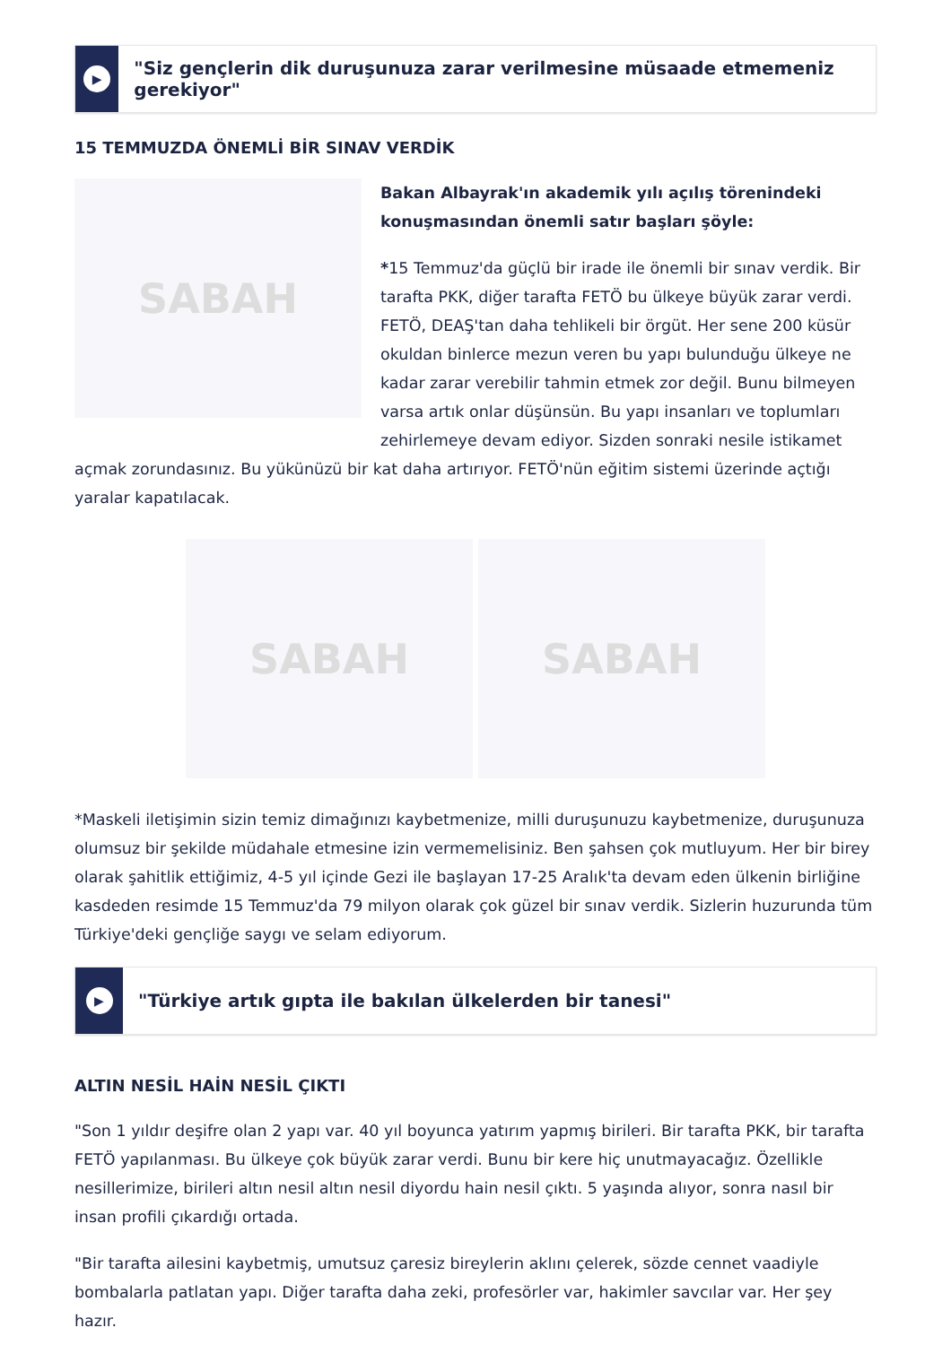▶
"Siz gençlerin dik duruşunuza zarar verilmesine müsaade etmemeniz gerekiyor"
15 TEMMUZDA ÖNEMLİ BİR SINAV VERDİK
SABAH
Bakan Albayrak'ın akademik yılı açılış törenindeki konuşmasından önemli satır başları şöyle:
*15 Temmuz'da güçlü bir irade ile önemli bir sınav verdik. Bir tarafta PKK, diğer tarafta FETÖ bu ülkeye büyük zarar verdi. FETÖ, DEAŞ'tan daha tehlikeli bir örgüt. Her sene 200 küsür okuldan binlerce mezun veren bu yapı bulunduğu ülkeye ne kadar zarar verebilir tahmin etmek zor değil. Bunu bilmeyen varsa artık onlar düşünsün. Bu yapı insanları ve toplumları zehirlemeye devam ediyor. Sizden sonraki nesile istikamet açmak zorundasınız. Bu yükünüzü bir kat daha artırıyor. FETÖ'nün eğitim sistemi üzerinde açtığı yaralar kapatılacak.
SABAH SABAH
*Maskeli iletişimin sizin temiz dimağınızı kaybetmenize, milli duruşunuzu kaybetmenize, duruşunuza olumsuz bir şekilde müdahale etmesine izin vermemelisiniz. Ben şahsen çok mutluyum. Her bir birey olarak şahitlik ettiğimiz, 4-5 yıl içinde Gezi ile başlayan 17-25 Aralık'ta devam eden ülkenin birliğine kasdeden resimde 15 Temmuz'da 79 milyon olarak çok güzel bir sınav verdik. Sizlerin huzurunda tüm Türkiye'deki gençliğe saygı ve selam ediyorum.
▶
"Türkiye artık gıpta ile bakılan ülkelerden bir tanesi"
ALTIN NESİL HAİN NESİL ÇIKTI
"Son 1 yıldır deşifre olan 2 yapı var. 40 yıl boyunca yatırım yapmış birileri. Bir tarafta PKK, bir tarafta FETÖ yapılanması. Bu ülkeye çok büyük zarar verdi. Bunu bir kere hiç unutmayacağız. Özellikle nesillerimize, birileri altın nesil altın nesil diyordu hain nesil çıktı. 5 yaşında alıyor, sonra nasıl bir insan profili çıkardığı ortada.
"Bir tarafta ailesini kaybetmiş, umutsuz çaresiz bireylerin aklını çelerek, sözde cennet vaadiyle bombalarla patlatan yapı. Diğer tarafta daha zeki, profesörler var, hakimler savcılar var. Her şey hazır.